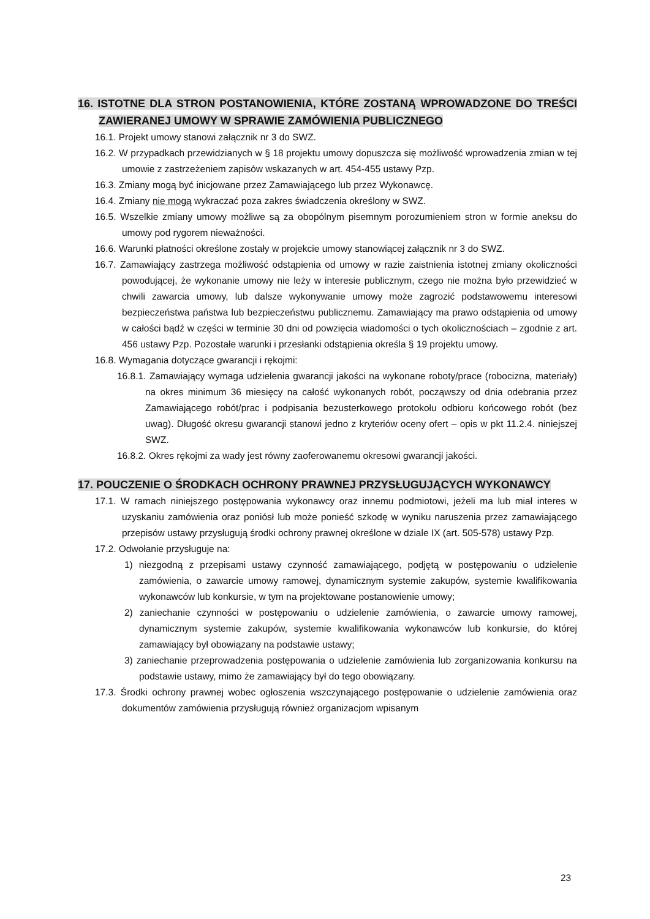16. ISTOTNE DLA STRON POSTANOWIENIA, KTÓRE ZOSTANĄ WPROWADZONE DO TREŚCI ZAWIERANEJ UMOWY W SPRAWIE ZAMÓWIENIA PUBLICZNEGO
16.1. Projekt umowy stanowi załącznik nr 3 do SWZ.
16.2. W przypadkach przewidzianych w § 18 projektu umowy dopuszcza się możliwość wprowadzenia zmian w tej umowie z zastrzeżeniem zapisów wskazanych w art. 454-455 ustawy Pzp.
16.3. Zmiany mogą być inicjowane przez Zamawiającego lub przez Wykonawcę.
16.4. Zmiany nie mogą wykraczać poza zakres świadczenia określony w SWZ.
16.5. Wszelkie zmiany umowy możliwe są za obopólnym pisemnym porozumieniem stron w formie aneksu do umowy pod rygorem nieważności.
16.6. Warunki płatności określone zostały w projekcie umowy stanowiącej załącznik nr 3 do SWZ.
16.7. Zamawiający zastrzega możliwość odstąpienia od umowy w razie zaistnienia istotnej zmiany okoliczności powodującej, że wykonanie umowy nie leży w interesie publicznym, czego nie można było przewidzieć w chwili zawarcia umowy, lub dalsze wykonywanie umowy może zagrozić podstawowemu interesowi bezpieczeństwa państwa lub bezpieczeństwu publicznemu. Zamawiający ma prawo odstąpienia od umowy w całości bądź w części w terminie 30 dni od powzięcia wiadomości o tych okolicznościach – zgodnie z art. 456 ustawy Pzp. Pozostałe warunki i przesłanki odstąpienia określa § 19 projektu umowy.
16.8. Wymagania dotyczące gwarancji i rękojmi:
16.8.1. Zamawiający wymaga udzielenia gwarancji jakości na wykonane roboty/prace (robocizna, materiały) na okres minimum 36 miesięcy na całość wykonanych robót, począwszy od dnia odebrania przez Zamawiającego robót/prac i podpisania bezusterkowego protokołu odbioru końcowego robót (bez uwag). Długość okresu gwarancji stanowi jedno z kryteriów oceny ofert – opis w pkt 11.2.4. niniejszej SWZ.
16.8.2. Okres rękojmi za wady jest równy zaoferowanemu okresowi gwarancji jakości.
17. POUCZENIE O ŚRODKACH OCHRONY PRAWNEJ PRZYSŁUGUJĄCYCH WYKONAWCY
17.1. W ramach niniejszego postępowania wykonawcy oraz innemu podmiotowi, jeżeli ma lub miał interes w uzyskaniu zamówienia oraz poniósł lub może ponieść szkodę w wyniku naruszenia przez zamawiającego przepisów ustawy przysługują środki ochrony prawnej określone w dziale IX (art. 505-578) ustawy Pzp.
17.2. Odwołanie przysługuje na:
1) niezgodną z przepisami ustawy czynność zamawiającego, podjętą w postępowaniu o udzielenie zamówienia, o zawarcie umowy ramowej, dynamicznym systemie zakupów, systemie kwalifikowania wykonawców lub konkursie, w tym na projektowane postanowienie umowy;
2) zaniechanie czynności w postępowaniu o udzielenie zamówienia, o zawarcie umowy ramowej, dynamicznym systemie zakupów, systemie kwalifikowania wykonawców lub konkursie, do której zamawiający był obowiązany na podstawie ustawy;
3) zaniechanie przeprowadzenia postępowania o udzielenie zamówienia lub zorganizowania konkursu na podstawie ustawy, mimo że zamawiający był do tego obowiązany.
17.3. Środki ochrony prawnej wobec ogłoszenia wszczynającego postępowanie o udzielenie zamówienia oraz dokumentów zamówienia przysługują również organizacjom wpisanym
23